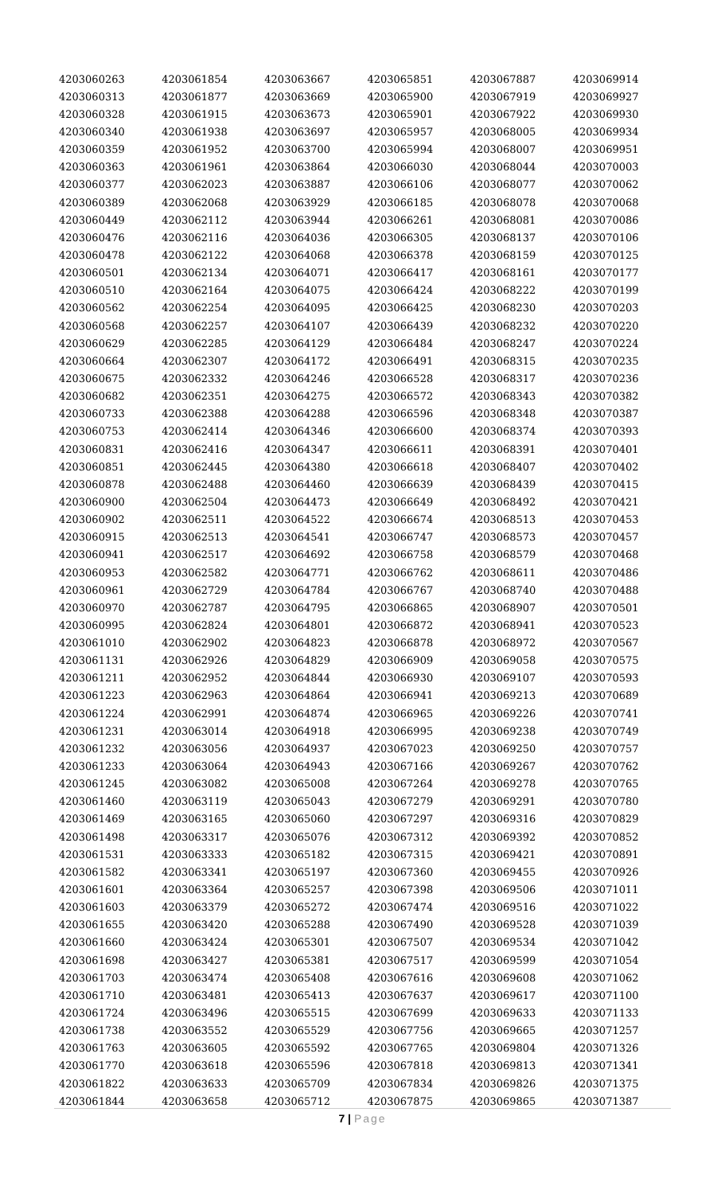| 4203060263 | 4203061854 | 4203063667 | 4203065851 | 4203067887 | 4203069914 |
| 4203060313 | 4203061877 | 4203063669 | 4203065900 | 4203067919 | 4203069927 |
| 4203060328 | 4203061915 | 4203063673 | 4203065901 | 4203067922 | 4203069930 |
| 4203060340 | 4203061938 | 4203063697 | 4203065957 | 4203068005 | 4203069934 |
| 4203060359 | 4203061952 | 4203063700 | 4203065994 | 4203068007 | 4203069951 |
| 4203060363 | 4203061961 | 4203063864 | 4203066030 | 4203068044 | 4203070003 |
| 4203060377 | 4203062023 | 4203063887 | 4203066106 | 4203068077 | 4203070062 |
| 4203060389 | 4203062068 | 4203063929 | 4203066185 | 4203068078 | 4203070068 |
| 4203060449 | 4203062112 | 4203063944 | 4203066261 | 4203068081 | 4203070086 |
| 4203060476 | 4203062116 | 4203064036 | 4203066305 | 4203068137 | 4203070106 |
| 4203060478 | 4203062122 | 4203064068 | 4203066378 | 4203068159 | 4203070125 |
| 4203060501 | 4203062134 | 4203064071 | 4203066417 | 4203068161 | 4203070177 |
| 4203060510 | 4203062164 | 4203064075 | 4203066424 | 4203068222 | 4203070199 |
| 4203060562 | 4203062254 | 4203064095 | 4203066425 | 4203068230 | 4203070203 |
| 4203060568 | 4203062257 | 4203064107 | 4203066439 | 4203068232 | 4203070220 |
| 4203060629 | 4203062285 | 4203064129 | 4203066484 | 4203068247 | 4203070224 |
| 4203060664 | 4203062307 | 4203064172 | 4203066491 | 4203068315 | 4203070235 |
| 4203060675 | 4203062332 | 4203064246 | 4203066528 | 4203068317 | 4203070236 |
| 4203060682 | 4203062351 | 4203064275 | 4203066572 | 4203068343 | 4203070382 |
| 4203060733 | 4203062388 | 4203064288 | 4203066596 | 4203068348 | 4203070387 |
| 4203060753 | 4203062414 | 4203064346 | 4203066600 | 4203068374 | 4203070393 |
| 4203060831 | 4203062416 | 4203064347 | 4203066611 | 4203068391 | 4203070401 |
| 4203060851 | 4203062445 | 4203064380 | 4203066618 | 4203068407 | 4203070402 |
| 4203060878 | 4203062488 | 4203064460 | 4203066639 | 4203068439 | 4203070415 |
| 4203060900 | 4203062504 | 4203064473 | 4203066649 | 4203068492 | 4203070421 |
| 4203060902 | 4203062511 | 4203064522 | 4203066674 | 4203068513 | 4203070453 |
| 4203060915 | 4203062513 | 4203064541 | 4203066747 | 4203068573 | 4203070457 |
| 4203060941 | 4203062517 | 4203064692 | 4203066758 | 4203068579 | 4203070468 |
| 4203060953 | 4203062582 | 4203064771 | 4203066762 | 4203068611 | 4203070486 |
| 4203060961 | 4203062729 | 4203064784 | 4203066767 | 4203068740 | 4203070488 |
| 4203060970 | 4203062787 | 4203064795 | 4203066865 | 4203068907 | 4203070501 |
| 4203060995 | 4203062824 | 4203064801 | 4203066872 | 4203068941 | 4203070523 |
| 4203061010 | 4203062902 | 4203064823 | 4203066878 | 4203068972 | 4203070567 |
| 4203061131 | 4203062926 | 4203064829 | 4203066909 | 4203069058 | 4203070575 |
| 4203061211 | 4203062952 | 4203064844 | 4203066930 | 4203069107 | 4203070593 |
| 4203061223 | 4203062963 | 4203064864 | 4203066941 | 4203069213 | 4203070689 |
| 4203061224 | 4203062991 | 4203064874 | 4203066965 | 4203069226 | 4203070741 |
| 4203061231 | 4203063014 | 4203064918 | 4203066995 | 4203069238 | 4203070749 |
| 4203061232 | 4203063056 | 4203064937 | 4203067023 | 4203069250 | 4203070757 |
| 4203061233 | 4203063064 | 4203064943 | 4203067166 | 4203069267 | 4203070762 |
| 4203061245 | 4203063082 | 4203065008 | 4203067264 | 4203069278 | 4203070765 |
| 4203061460 | 4203063119 | 4203065043 | 4203067279 | 4203069291 | 4203070780 |
| 4203061469 | 4203063165 | 4203065060 | 4203067297 | 4203069316 | 4203070829 |
| 4203061498 | 4203063317 | 4203065076 | 4203067312 | 4203069392 | 4203070852 |
| 4203061531 | 4203063333 | 4203065182 | 4203067315 | 4203069421 | 4203070891 |
| 4203061582 | 4203063341 | 4203065197 | 4203067360 | 4203069455 | 4203070926 |
| 4203061601 | 4203063364 | 4203065257 | 4203067398 | 4203069506 | 4203071011 |
| 4203061603 | 4203063379 | 4203065272 | 4203067474 | 4203069516 | 4203071022 |
| 4203061655 | 4203063420 | 4203065288 | 4203067490 | 4203069528 | 4203071039 |
| 4203061660 | 4203063424 | 4203065301 | 4203067507 | 4203069534 | 4203071042 |
| 4203061698 | 4203063427 | 4203065381 | 4203067517 | 4203069599 | 4203071054 |
| 4203061703 | 4203063474 | 4203065408 | 4203067616 | 4203069608 | 4203071062 |
| 4203061710 | 4203063481 | 4203065413 | 4203067637 | 4203069617 | 4203071100 |
| 4203061724 | 4203063496 | 4203065515 | 4203067699 | 4203069633 | 4203071133 |
| 4203061738 | 4203063552 | 4203065529 | 4203067756 | 4203069665 | 4203071257 |
| 4203061763 | 4203063605 | 4203065592 | 4203067765 | 4203069804 | 4203071326 |
| 4203061770 | 4203063618 | 4203065596 | 4203067818 | 4203069813 | 4203071341 |
| 4203061822 | 4203063633 | 4203065709 | 4203067834 | 4203069826 | 4203071375 |
| 4203061844 | 4203063658 | 4203065712 | 4203067875 | 4203069865 | 4203071387 |
7 | Page